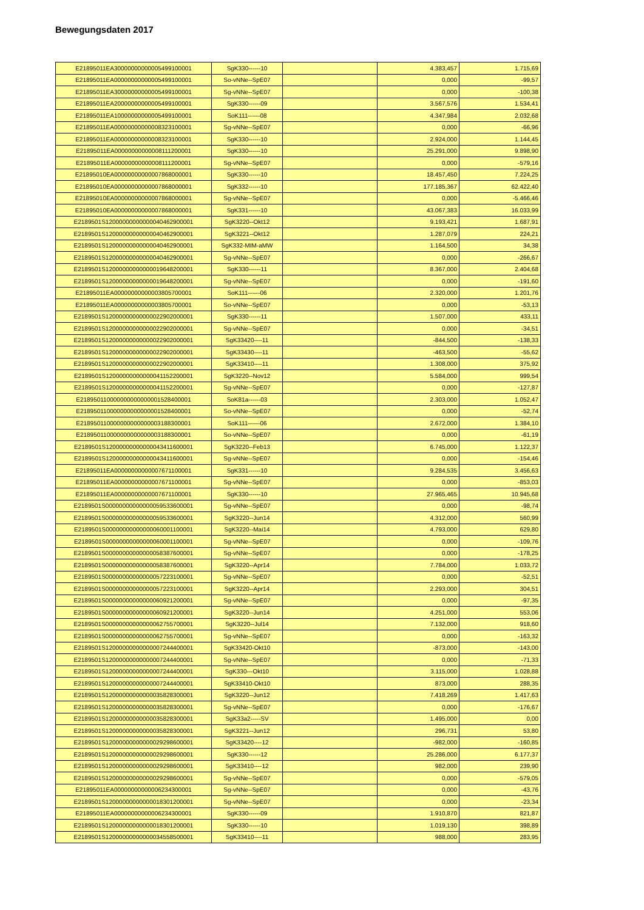Bewegungsdaten 2017
| E21895011EA30000000000005499100001 | SgK330------10 | | 4.383,457 | 1.715,69 |
| E21895011EA00000000000005499100001 | So-vNNe--SpE07 | | 0,000 | -99,57 |
| E21895011EA30000000000005499100001 | Sg-vNNe--SpE07 | | 0,000 | -100,38 |
| E21895011EA20000000000005499100001 | SgK330------09 | | 3.567,576 | 1.534,41 |
| E21895011EA10000000000005499100001 | SoK111------08 | | 4.347,984 | 2.032,68 |
| E21895011EA00000000000008323100001 | Sg-vNNe--SpE07 | | 0,000 | -66,96 |
| E21895011EA00000000000008323100001 | SgK330------10 | | 2.924,000 | 1.144,45 |
| E21895011EA00000000000008111200001 | SgK330------10 | | 25.291,000 | 9.898,90 |
| E21895011EA00000000000008111200001 | Sg-vNNe--SpE07 | | 0,000 | -579,16 |
| E21895010EA00000000000007868000001 | SgK330------10 | | 18.457,450 | 7.224,25 |
| E21895010EA00000000000007868000001 | SgK332------10 | | 177.185,367 | 62.422,40 |
| E21895010EA00000000000007868000001 | Sg-vNNe--SpE07 | | 0,000 | -5.466,46 |
| E21895010EA00000000000007868000001 | SgK331------10 | | 43.067,383 | 16.033,99 |
| E2189501S12000000000000040462900001 | SgK3220--Okt12 | | 9.193,421 | 1.687,91 |
| E2189501S12000000000000040462900001 | SgK3221--Okt12 | | 1.287,079 | 224,21 |
| E2189501S12000000000000040462900001 | SgK332-MIM-aMW | | 1.164,500 | 34,38 |
| E2189501S12000000000000040462900001 | Sg-vNNe--SpE07 | | 0,000 | -266,67 |
| E2189501S12000000000000019648200001 | SgK330------11 | | 8.367,000 | 2.404,68 |
| E2189501S12000000000000019648200001 | Sg-vNNe--SpE07 | | 0,000 | -191,60 |
| E21895011EA00000000000003805700001 | SoK111------06 | | 2.320,000 | 1.201,76 |
| E21895011EA00000000000003805700001 | So-vNNe--SpE07 | | 0,000 | -53,13 |
| E2189501S12000000000000022902000001 | SgK330------11 | | 1.507,000 | 433,11 |
| E2189501S12000000000000022902000001 | Sg-vNNe--SpE07 | | 0,000 | -34,51 |
| E2189501S12000000000000022902000001 | SgK33420----11 | | -844,500 | -138,33 |
| E2189501S12000000000000022902000001 | SgK33430----11 | | -463,500 | -55,62 |
| E2189501S12000000000000022902000001 | SgK33410----11 | | 1.308,000 | 375,92 |
| E2189501S12000000000000041152200001 | SgK3220--Nov12 | | 5.584,000 | 999,54 |
| E2189501S12000000000000041152200001 | Sg-vNNe--SpE07 | | 0,000 | -127,87 |
| E218950110000000000000001528400001 | SoK81a------03 | | 2.303,000 | 1.052,47 |
| E218950110000000000000001528400001 | So-vNNe--SpE07 | | 0,000 | -52,74 |
| E218950110000000000000003188300001 | SoK111------06 | | 2.672,000 | 1.384,10 |
| E218950110000000000000003188300001 | So-vNNe--SpE07 | | 0,000 | -61,19 |
| E2189501S12000000000000043411600001 | SgK3220--Feb13 | | 6.745,000 | 1.122,37 |
| E2189501S12000000000000043411600001 | Sg-vNNe--SpE07 | | 0,000 | -154,46 |
| E21895011EA00000000000007671100001 | SgK331------10 | | 9.284,535 | 3.456,63 |
| E21895011EA00000000000007671100001 | Sg-vNNe--SpE07 | | 0,000 | -853,03 |
| E21895011EA00000000000007671100001 | SgK330------10 | | 27.965,465 | 10.945,68 |
| E2189501S00000000000000059533600001 | Sg-vNNe--SpE07 | | 0,000 | -98,74 |
| E2189501S00000000000000059533600001 | SgK3220--Jun14 | | 4.312,000 | 560,99 |
| E2189501S00000000000000060001100001 | SgK3220--Mai14 | | 4.793,000 | 629,80 |
| E2189501S00000000000000060001100001 | Sg-vNNe--SpE07 | | 0,000 | -109,76 |
| E2189501S00000000000000058387600001 | Sg-vNNe--SpE07 | | 0,000 | -178,25 |
| E2189501S00000000000000058387600001 | SgK3220--Apr14 | | 7.784,000 | 1.033,72 |
| E2189501S00000000000000057223100001 | Sg-vNNe--SpE07 | | 0,000 | -52,51 |
| E2189501S00000000000000057223100001 | SgK3220--Apr14 | | 2.293,000 | 304,51 |
| E2189501S00000000000000060921200001 | Sg-vNNe--SpE07 | | 0,000 | -97,35 |
| E2189501S00000000000000060921200001 | SgK3220--Jun14 | | 4.251,000 | 553,06 |
| E2189501S00000000000000062755700001 | SgK3220--Jul14 | | 7.132,000 | 918,60 |
| E2189501S00000000000000062755700001 | Sg-vNNe--SpE07 | | 0,000 | -163,32 |
| E2189501S12000000000000007244400001 | SgK33420-Okt10 | | -873,000 | -143,00 |
| E2189501S12000000000000007244400001 | Sg-vNNe--SpE07 | | 0,000 | -71,33 |
| E2189501S12000000000000007244400001 | SgK330---Okt10 | | 3.115,000 | 1.028,88 |
| E2189501S12000000000000007244400001 | SgK33410-Okt10 | | 873,000 | 288,35 |
| E2189501S12000000000000035828300001 | SgK3220--Jun12 | | 7.418,269 | 1.417,63 |
| E2189501S12000000000000035828300001 | Sg-vNNe--SpE07 | | 0,000 | -176,67 |
| E2189501S12000000000000035828300001 | SgK33a2-----SV | | 1.495,000 | 0,00 |
| E2189501S12000000000000035828300001 | SgK3221--Jun12 | | 296,731 | 53,80 |
| E2189501S12000000000000029298600001 | SgK33420----12 | | -982,000 | -160,85 |
| E2189501S12000000000000029298600001 | SgK330------12 | | 25.286,000 | 6.177,37 |
| E2189501S12000000000000029298600001 | SgK33410----12 | | 982,000 | 239,90 |
| E2189501S12000000000000029298600001 | Sg-vNNe--SpE07 | | 0,000 | -579,05 |
| E21895011EA00000000000006234300001 | Sg-vNNe--SpE07 | | 0,000 | -43,76 |
| E2189501S12000000000000018301200001 | Sg-vNNe--SpE07 | | 0,000 | -23,34 |
| E21895011EA00000000000006234300001 | SgK330------09 | | 1.910,870 | 821,87 |
| E2189501S12000000000000018301200001 | SgK330------10 | | 1.019,130 | 398,89 |
| E2189501S12000000000000034558500001 | SgK33410----11 | | 988,000 | 283,95 |